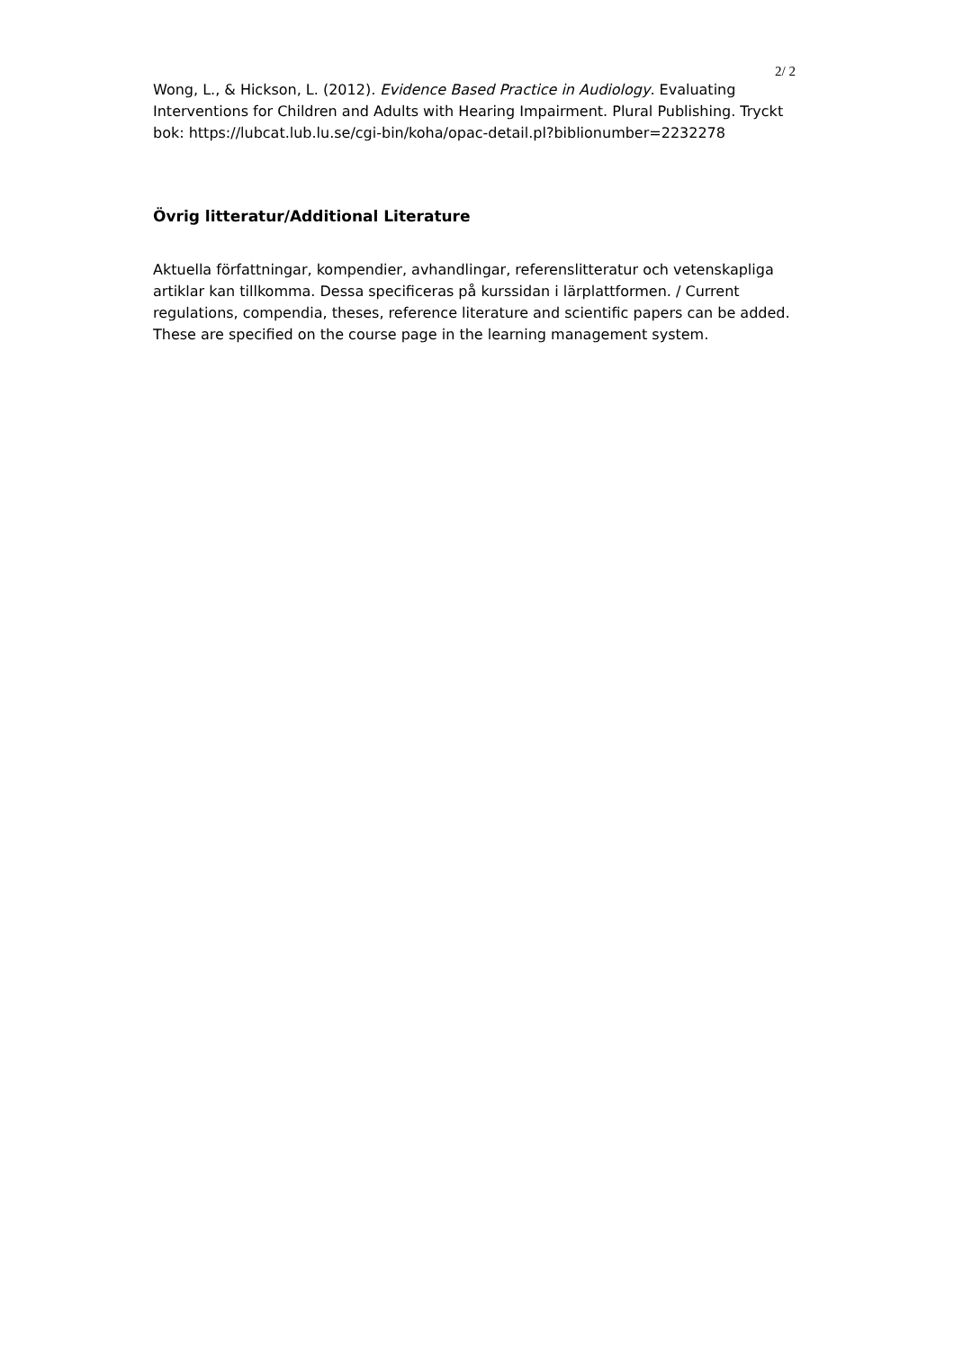2/ 2
Wong, L., & Hickson, L. (2012). Evidence Based Practice in Audiology. Evaluating Interventions for Children and Adults with Hearing Impairment. Plural Publishing. Tryckt bok: https://lubcat.lub.lu.se/cgi-bin/koha/opac-detail.pl?biblionumber=2232278
Övrig litteratur/Additional Literature
Aktuella författningar, kompendier, avhandlingar, referenslitteratur och vetenskapliga artiklar kan tillkomma. Dessa specificeras på kurssidan i lärplattformen. / Current regulations, compendia, theses, reference literature and scientific papers can be added. These are specified on the course page in the learning management system.